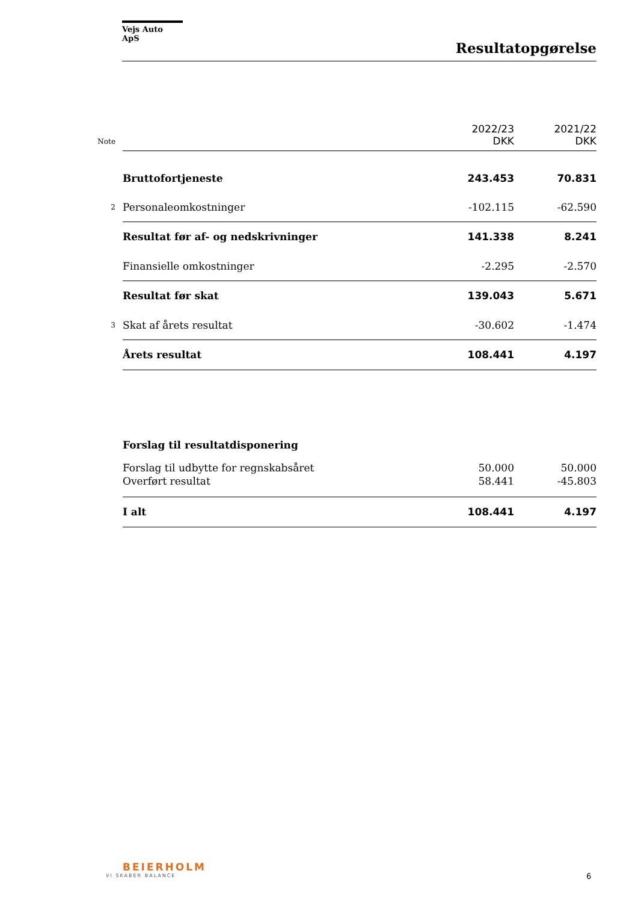Vejs Auto ApS
Resultatopgørelse
| Note | | 2022/23 DKK | 2021/22 DKK |
| --- | --- | --- | --- |
| | Bruttofortjeneste | 243.453 | 70.831 |
| 2 | Personaleomkostninger | -102.115 | -62.590 |
| | Resultat før af- og nedskrivninger | 141.338 | 8.241 |
| | Finansielle omkostninger | -2.295 | -2.570 |
| | Resultat før skat | 139.043 | 5.671 |
| 3 | Skat af årets resultat | -30.602 | -1.474 |
| | Årets resultat | 108.441 | 4.197 |
| | Forslag til resultatdisponering | | |
| | Forslag til udbytte for regnskabsåret | 50.000 | 50.000 |
| | Overført resultat | 58.441 | -45.803 |
| | I alt | 108.441 | 4.197 |
BEIERHOLM
VI SKABER BALANCE
6